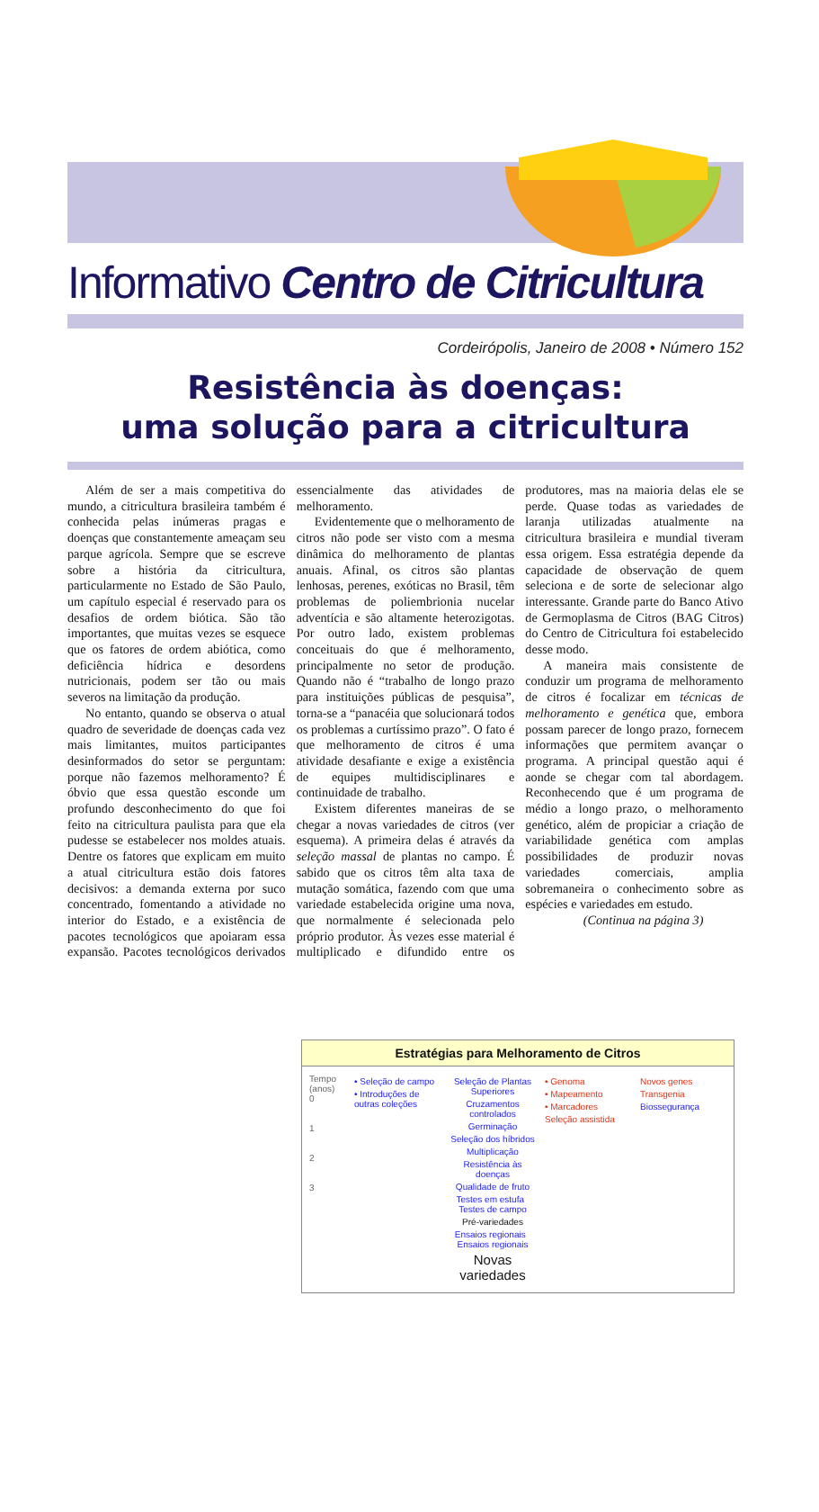Informativo Centro de Citricultura
Cordeirópolis, Janeiro de 2008 • Número 152
Resistência às doenças:
uma solução para a citricultura
Além de ser a mais competitiva do mundo, a citricultura brasileira também é conhecida pelas inúmeras pragas e doenças que constantemente ameaçam seu parque agrícola. Sempre que se escreve sobre a história da citricultura, particularmente no Estado de São Paulo, um capítulo especial é reservado para os desafios de ordem biótica. São tão importantes, que muitas vezes se esquece que os fatores de ordem abiótica, como deficiência hídrica e desordens nutricionais, podem ser tão ou mais severos na limitação da produção.
No entanto, quando se observa o atual quadro de severidade de doenças cada vez mais limitantes, muitos participantes desinformados do setor se perguntam: porque não fazemos melhoramento? É óbvio que essa questão esconde um profundo desconhecimento do que foi feito na citricultura paulista para que ela pudesse se estabelecer nos moldes atuais. Dentre os fatores que explicam em muito a atual citricultura estão dois fatores decisivos: a demanda externa por suco concentrado, fomentando a atividade no interior do Estado, e a existência de pacotes tecnológicos que apoiaram essa expansão. Pacotes tecnológicos derivados essencialmente das atividades de melhoramento.
Evidentemente que o melhoramento de citros não pode ser visto com a mesma dinâmica do melhoramento de plantas anuais. Afinal, os citros são plantas lenhosas, perenes, exóticas no Brasil, têm problemas de poliembrionia nucelar adventícia e são altamente heterozigotas. Por outro lado, existem problemas conceituais do que é melhoramento, principalmente no setor de produção. Quando não é “trabalho de longo prazo para instituições públicas de pesquisa”, torna-se a “panacéia que solucionará todos os problemas a curtíssimo prazo”. O fato é que melhoramento de citros é uma atividade desafiante e exige a existência de equipes multidisciplinares e continuidade de trabalho.
Existem diferentes maneiras de se chegar a novas variedades de citros (ver esquema). A primeira delas é através da seleção massal de plantas no campo. É sabido que os citros têm alta taxa de mutação somática, fazendo com que uma variedade estabelecida origine uma nova, que normalmente é selecionada pelo próprio produtor. Às vezes esse material é multiplicado e difundido entre os produtores, mas na maioria delas ele se perde. Quase todas as variedades de laranja utilizadas atualmente na citricultura brasileira e mundial tiveram essa origem. Essa estratégia depende da capacidade de observação de quem seleciona e de sorte de selecionar algo interessante. Grande parte do Banco Ativo de Germoplasma de Citros (BAG Citros) do Centro de Citricultura foi estabelecido desse modo.
A maneira mais consistente de conduzir um programa de melhoramento de citros é focalizar em técnicas de melhoramento e genética que, embora possam parecer de longo prazo, fornecem informações que permitem avançar o programa. A principal questão aqui é aonde se chegar com tal abordagem. Reconhecendo que é um programa de médio a longo prazo, o melhoramento genético, além de propiciar a criação de variabilidade genética com amplas possibilidades de produzir novas variedades comerciais, amplia sobremaneira o conhecimento sobre as espécies e variedades em estudo.
(Continua na página 3)
Estratégias para Melhoramento de Citros
Tempo (anos)
0
1
2
3
• Seleção de campo
• Introduções de outras coleções
Seleção de Plantas Superiores
Cruzamentos controlados
Germinação
Seleção dos híbridos
Multiplicação
Resistência às doenças
Qualidade de fruto
Testes em estufa Testes de campo
Pré-variedades
Ensaios regionais Ensaios regionais
Novas variedades
• Genoma
• Mapeamento
• Marcadores
Seleção assistida
Novos genes
Transgenia
Biossegurança